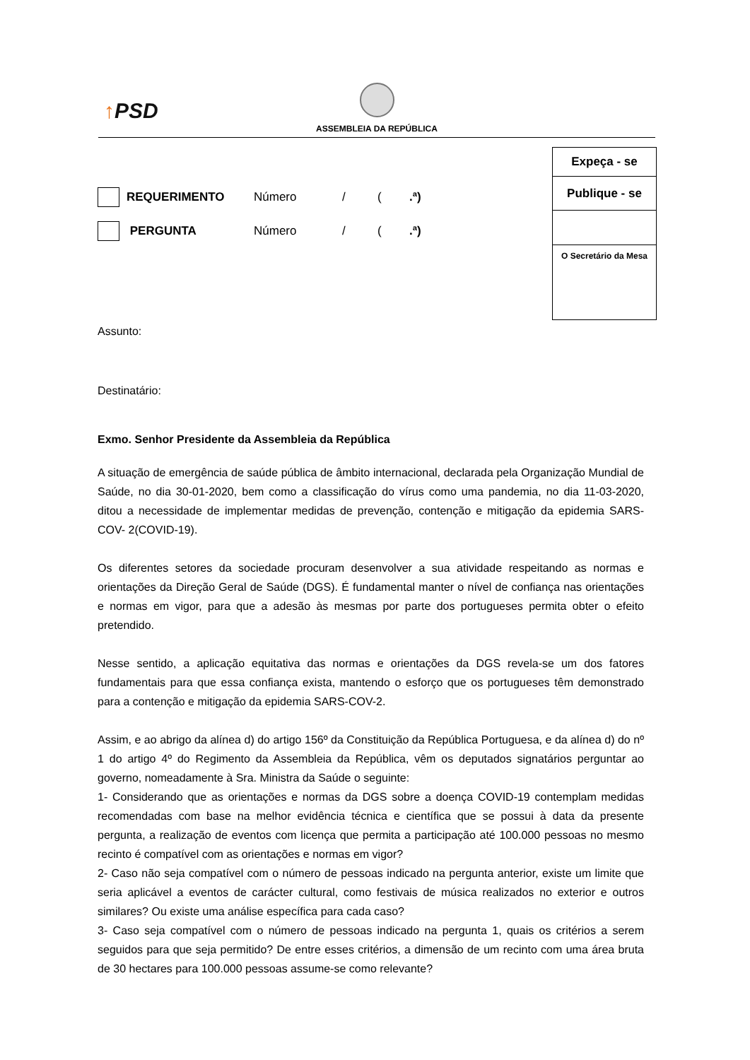↑PSD
ASSEMBLEIA DA REPÚBLICA
Expeça - se
Publique - se
O Secretário da Mesa
REQUERIMENTO Número / ( .ª)
PERGUNTA Número / ( .ª)
Assunto:
Destinatário:
Exmo. Senhor Presidente da Assembleia da República
A situação de emergência de saúde pública de âmbito internacional, declarada pela Organização Mundial de Saúde, no dia 30-01-2020, bem como a classificação do vírus como uma pandemia, no dia 11-03-2020, ditou a necessidade de implementar medidas de prevenção, contenção e mitigação da epidemia SARS-COV- 2(COVID-19).
Os diferentes setores da sociedade procuram desenvolver a sua atividade respeitando as normas e orientações da Direção Geral de Saúde (DGS). É fundamental manter o nível de confiança nas orientações e normas em vigor, para que a adesão às mesmas por parte dos portugueses permita obter o efeito pretendido.
Nesse sentido, a aplicação equitativa das normas e orientações da DGS revela-se um dos fatores fundamentais para que essa confiança exista, mantendo o esforço que os portugueses têm demonstrado para a contenção e mitigação da epidemia SARS-COV-2.
Assim, e ao abrigo da alínea d) do artigo 156º da Constituição da República Portuguesa, e da alínea d) do nº 1 do artigo 4º do Regimento da Assembleia da República, vêm os deputados signatários perguntar ao governo, nomeadamente à Sra. Ministra da Saúde o seguinte:
1- Considerando que as orientações e normas da DGS sobre a doença COVID-19 contemplam medidas recomendadas com base na melhor evidência técnica e científica que se possui à data da presente pergunta, a realização de eventos com licença que permita a participação até 100.000 pessoas no mesmo recinto é compatível com as orientações e normas em vigor?
2- Caso não seja compatível com o número de pessoas indicado na pergunta anterior, existe um limite que seria aplicável a eventos de carácter cultural, como festivais de música realizados no exterior e outros similares? Ou existe uma análise específica para cada caso?
3- Caso seja compatível com o número de pessoas indicado na pergunta 1, quais os critérios a serem seguidos para que seja permitido? De entre esses critérios, a dimensão de um recinto com uma área bruta de 30 hectares para 100.000 pessoas assume-se como relevante?